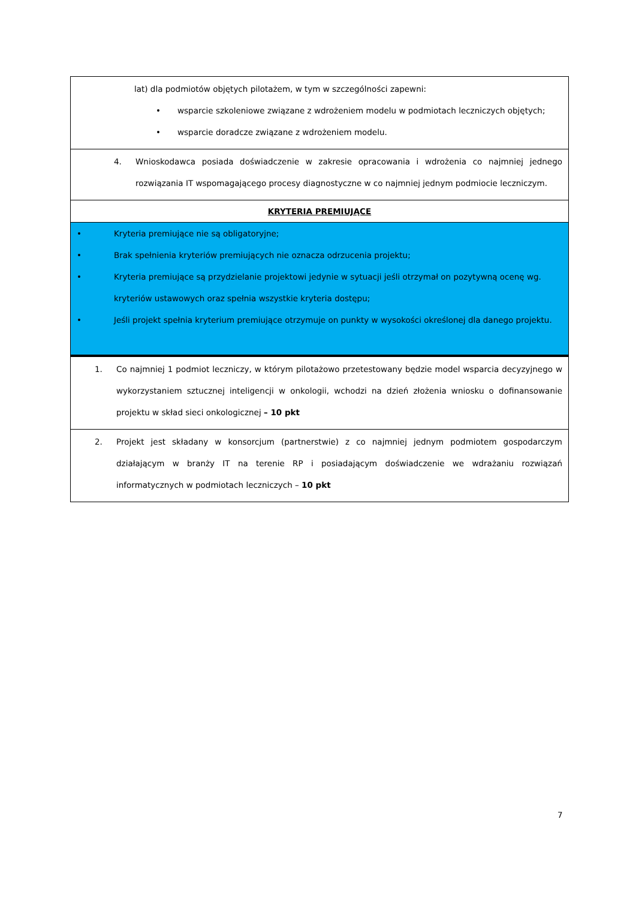| lat) dla podmiotów objętych pilotażem, w tym w szczególności zapewni: • wsparcie szkoleniowe związane z wdrożeniem modelu w podmiotach leczniczych objętych; • wsparcie doradcze związane z wdrożeniem modelu. |
| 4. Wnioskodawca posiada doświadczenie w zakresie opracowania i wdrożenia co najmniej jednego rozwiązania IT wspomagającego procesy diagnostyczne w co najmniej jednym podmiocie leczniczym. |
| KRYTERIA PREMIUJĄCE |
| • Kryteria premiujące nie są obligatoryjne; • Brak spełnienia kryteriów premiujących nie oznacza odrzucenia projektu; • Kryteria premiujące są przydzielanie projektowi jedynie w sytuacji jeśli otrzymał on pozytywną ocenę wg. kryteriów ustawowych oraz spełnia wszystkie kryteria dostępu; • Jeśli projekt spełnia kryterium premiujące otrzymuje on punkty w wysokości określonej dla danego projektu. |
| 1. Co najmniej 1 podmiot leczniczy, w którym pilotażowo przetestowany będzie model wsparcia decyzyjnego w wykorzystaniem sztucznej inteligencji w onkologii, wchodzi na dzień złożenia wniosku o dofinansowanie projektu w skład sieci onkologicznej – 10 pkt |
| 2. Projekt jest składany w konsorcjum (partnerstwie) z co najmniej jednym podmiotem gospodarczym działającym w branży IT na terenie RP i posiadającym doświadczenie we wdrażaniu rozwiązań informatycznych w podmiotach leczniczych – 10 pkt |
7